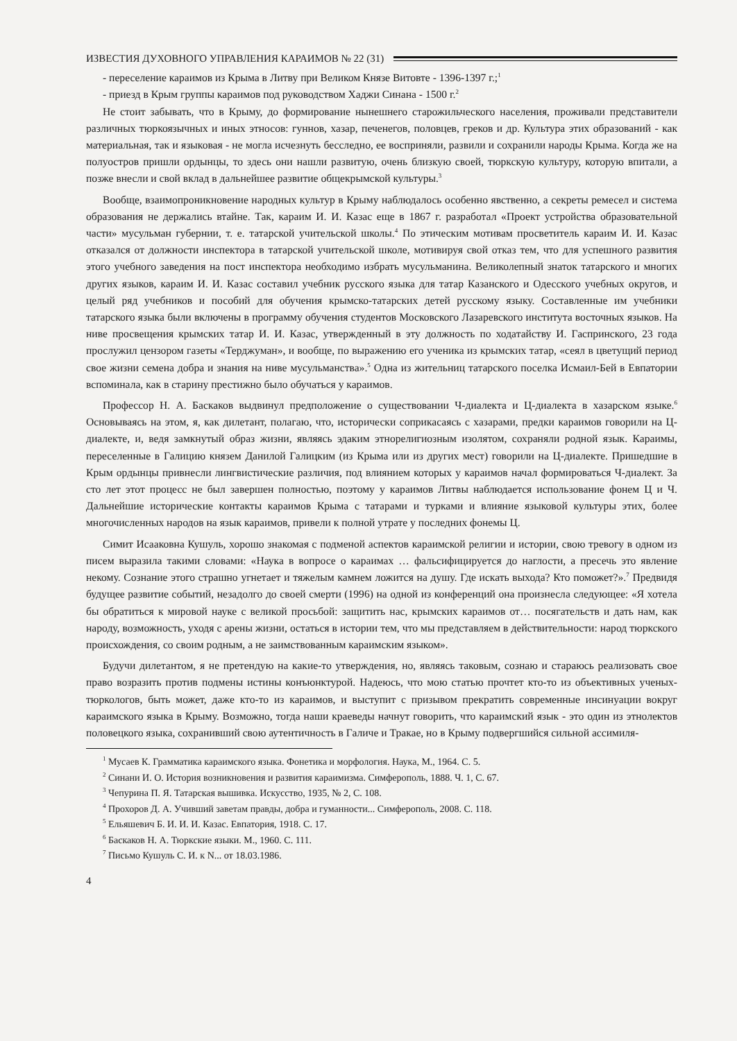ИЗВЕСТИЯ ДУХОВНОГО УПРАВЛЕНИЯ КАРАИМОВ № 22 (31)
- переселение караимов из Крыма в Литву при Великом Князе Витовте - 1396-1397 г.;<sup>1</sup>
- приезд в Крым группы караимов под руководством Хаджи Синана - 1500 г.<sup>2</sup>
Не стоит забывать, что в Крыму, до формирование нынешнего старожильческого населения, проживали представители различных тюркоязычных и иных этносов: гуннов, хазар, печенегов, половцев, греков и др. Культура этих образований - как материальная, так и языковая - не могла исчезнуть бесследно, ее восприняли, развили и сохранили народы Крыма. Когда же на полуостров пришли ордынцы, то здесь они нашли развитую, очень близкую своей, тюркскую культуру, которую впитали, а позже внесли и свой вклад в дальнейшее развитие общекрымской культуры.<sup>3</sup>
Вообще, взаимопроникновение народных культур в Крыму наблюдалось особенно явственно, а секреты ремесел и система образования не держались втайне. Так, караим И. И. Казас еще в 1867 г. разработал «Проект устройства образовательной части» мусульман губернии, т. е. татарской учительской школы.<sup>4</sup> По этическим мотивам просветитель караим И. И. Казас отказался от должности инспектора в татарской учительской школе, мотивируя свой отказ тем, что для успешного развития этого учебного заведения на пост инспектора необходимо избрать мусульманина. Великолепный знаток татарского и многих других языков, караим И. И. Казас составил учебник русского языка для татар Казанского и Одесского учебных округов, и целый ряд учебников и пособий для обучения крымско-татарских детей русскому языку. Составленные им учебники татарского языка были включены в программу обучения студентов Московского Лазаревского института восточных языков. На ниве просвещения крымских татар И. И. Казас, утвержденный в эту должность по ходатайству И. Гаспринского, 23 года прослужил цензором газеты «Терджуман», и вообще, по выражению его ученика из крымских татар, «сеял в цветущий период свое жизни семена добра и знания на ниве мусульманства».<sup>5</sup> Одна из жительниц татарского поселка Исмаил-Бей в Евпатории вспоминала, как в старину престижно было обучаться у караимов.
Профессор Н. А. Баскаков выдвинул предположение о существовании Ч-диалекта и Ц-диалекта в хазарском языке.<sup>6</sup> Основываясь на этом, я, как дилетант, полагаю, что, исторически соприкасаясь с хазарами, предки караимов говорили на Ц-диалекте, и, ведя замкнутый образ жизни, являясь эдаким этнорелигиозным изолятом, сохраняли родной язык. Караимы, переселенные в Галицию князем Данилой Галицким (из Крыма или из других мест) говорили на Ц-диалекте. Пришедшие в Крым ордынцы привнесли лингвистические различия, под влиянием которых у караимов начал формироваться Ч-диалект. За сто лет этот процесс не был завершен полностью, поэтому у караимов Литвы наблюдается использование фонем Ц и Ч. Дальнейшие исторические контакты караимов Крыма с татарами и турками и влияние языковой культуры этих, более многочисленных народов на язык караимов, привели к полной утрате у последних фонемы Ц.
Симит Исааковна Кушуль, хорошо знакомая с подменой аспектов караимской религии и истории, свою тревогу в одном из писем выразила такими словами: «Наука в вопросе о караимах … фальсифицируется до наглости, а пресечь это явление некому. Сознание этого страшно угнетает и тяжелым камнем ложится на душу. Где искать выхода? Кто поможет?».<sup>7</sup> Предвидя будущее развитие событий, незадолго до своей смерти (1996) на одной из конференций она произнесла следующее: «Я хотела бы обратиться к мировой науке с великой просьбой: защитить нас, крымских караимов от… посягательств и дать нам, как народу, возможность, уходя с арены жизни, остаться в истории тем, что мы представляем в действительности: народ тюркского происхождения, со своим родным, а не заимствованным караимским языком».
Будучи дилетантом, я не претендую на какие-то утверждения, но, являясь таковым, сознаю и стараюсь реализовать свое право возразить против подмены истины конъюнктурой. Надеюсь, что мою статью прочтет кто-то из объективных ученых-тюркологов, быть может, даже кто-то из караимов, и выступит с призывом прекратить современные инсинуации вокруг караимского языка в Крыму. Возможно, тогда наши краеведы начнут говорить, что караимский язык - это один из этнолектов половецкого языка, сохранивший свою аутентичность в Галиче и Тракае, но в Крыму подвергшийся сильной ассимиля-
<sup>1</sup> Мусаев К. Грамматика караимского языка. Фонетика и морфология. Наука, М., 1964. С. 5.
<sup>2</sup> Синани И. О. История возникновения и развития караимизма. Симферополь, 1888. Ч. 1, С. 67.
<sup>3</sup> Чепурина П. Я. Татарская вышивка. Искусство, 1935, № 2, С. 108.
<sup>4</sup> Прохоров Д. А. Учивший заветам правды, добра и гуманности... Симферополь, 2008. С. 118.
<sup>5</sup> Ельяшевич Б. И. И. И. Казас. Евпатория, 1918. С. 17.
<sup>6</sup> Баскаков Н. А. Тюркские языки. М., 1960. С. 111.
<sup>7</sup> Письмо Кушуль С. И. к N... от 18.03.1986.
4